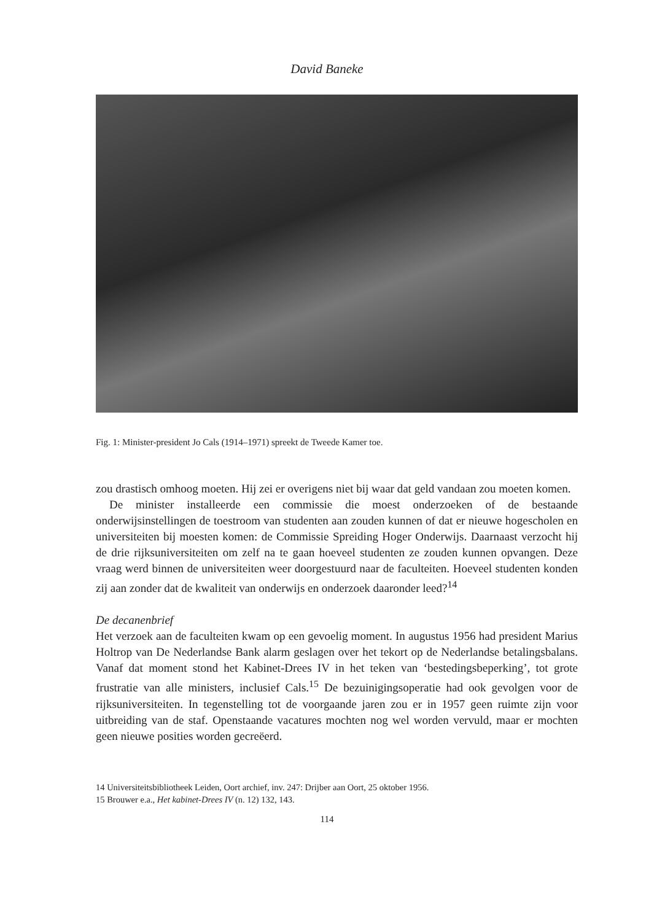David Baneke
Fig. 1: Minister-president Jo Cals (1914–1971) spreekt de Tweede Kamer toe.
zou drastisch omhoog moeten. Hij zei er overigens niet bij waar dat geld vandaan zou moeten komen.
De minister installeerde een commissie die moest onderzoeken of de bestaande onderwijsinstellingen de toestroom van studenten aan zouden kunnen of dat er nieuwe hogescholen en universiteiten bij moesten komen: de Commissie Spreiding Hoger Onderwijs. Daarnaast verzocht hij de drie rijksuniversiteiten om zelf na te gaan hoeveel studenten ze zouden kunnen opvangen. Deze vraag werd binnen de universiteiten weer doorgestuurd naar de faculteiten. Hoeveel studenten konden zij aan zonder dat de kwaliteit van onderwijs en onderzoek daaronder leed?<sup>14</sup>
De decanenbrief
Het verzoek aan de faculteiten kwam op een gevoelig moment. In augustus 1956 had president Marius Holtrop van De Nederlandse Bank alarm geslagen over het tekort op de Nederlandse betalingsbalans. Vanaf dat moment stond het Kabinet-Drees IV in het teken van ‘bestedingsbeperking’, tot grote frustratie van alle ministers, inclusief Cals.<sup>15</sup> De bezuinigingsoperatie had ook gevolgen voor de rijksuniversiteiten. In tegenstelling tot de voorgaande jaren zou er in 1957 geen ruimte zijn voor uitbreiding van de staf. Openstaande vacatures mochten nog wel worden vervuld, maar er mochten geen nieuwe posities worden gecreëerd.
14 Universiteitsbibliotheek Leiden, Oort archief, inv. 247: Drijber aan Oort, 25 oktober 1956.
15 Brouwer e.a., Het kabinet-Drees IV (n. 12) 132, 143.
114